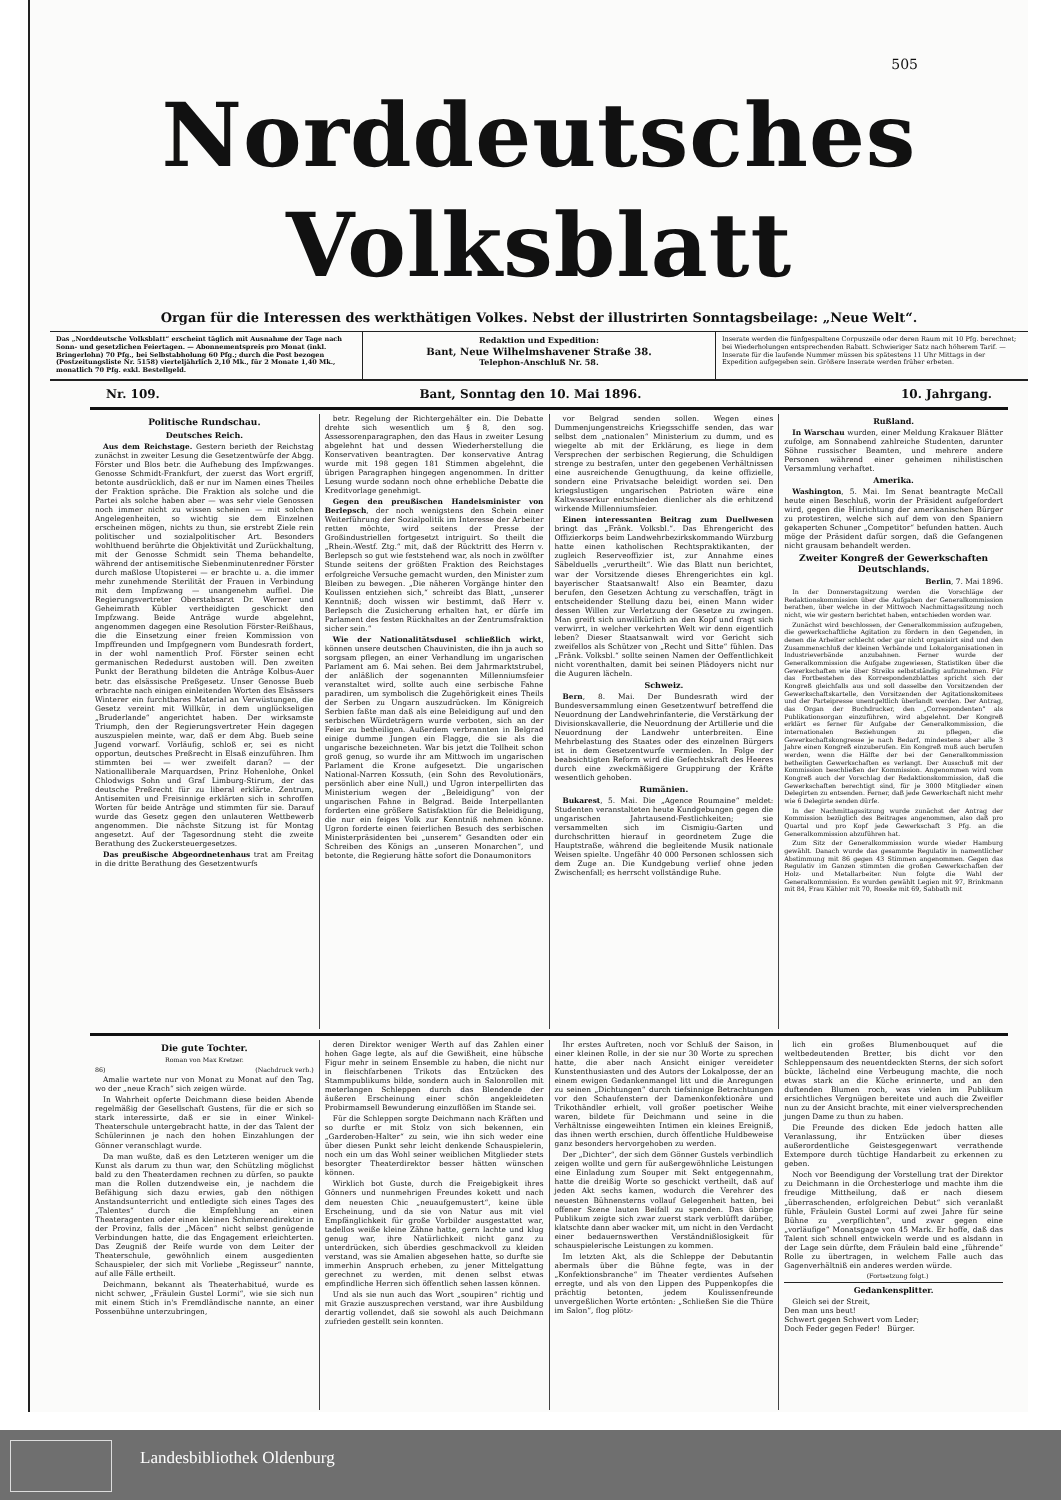505
Norddeutsches Volksblatt
Organ für die Interessen des werkthätigen Volkes. Nebst der illustrirten Sonntagsbeilage: „Neue Welt“.
Das „Norddeutsche Volksblatt“ erscheint täglich mit Ausnahme der Tage nach Sonn- und gesetzlichen Feiertagen. — Abonnementspreis pro Monat (inkl. Bringerlohn) 70 Pfg., bei Selbstabholung 60 Pfg.; durch die Post bezogen (Postzeitungsliste Nr. 5158) vierteljährlich 2,10 Mk., für 2 Monate 1,40 Mk., monatlich 70 Pfg. exkl. Bestellgeld.
Redaktion und Expedition:
Bant, Neue Wilhelmshavener Straße 38.
Telephon-Anschluß Nr. 58.
Inserate werden die fünfgespaltene Corpuszeile oder deren Raum mit 10 Pfg. berechnet; bei Wiederholungen entsprechenden Rabatt. Schwieriger Satz nach höherem Tarif. — Inserate für die laufende Nummer müssen bis spätestens 11 Uhr Mittags in der Expedition aufgegeben sein. Größere Inserate werden früher erbeten.
Nr. 109. Bant, Sonntag den 10. Mai 1896. 10. Jahrgang.
Politische Rundschau.
Deutsches Reich.
Aus dem Reichstage. Gestern berieth der Reichstag zunächst in zweiter Lesung die Gesetzentwürfe der Abgg. Förster und Blos betr. die Aufhebung des Impfzwanges. Genosse Schmidt-Frankfurt, der zuerst das Wort ergriff, betonte ausdrücklich, daß er nur im Namen eines Theiles der Fraktion spräche. Die Fraktion als solche und die Partei als solche haben aber — was sehr viele Genossen noch immer nicht zu wissen scheinen — mit solchen Angelegenheiten, so wichtig sie dem Einzelnen erscheinen mögen, nichts zu thun, sie erstrebt Ziele rein politischer und sozialpolitischer Art. Besonders wohlthuend berührte die Objektivität und Zurückhaltung, mit der Genosse Schmidt sein Thema behandelte, während der antisemitische Siebenminutenredner Förster durch maßlose Utopisterei — er brachte u. a. die immer mehr zunehmende Sterilität der Frauen in Verbindung mit dem Impfzwang — unangenehm auffiel. Die Regierungsvertreter Oberstabsarzt Dr. Werner und Geheimrath Kübler vertheidigten geschickt den Impfzwang. Beide Anträge wurde abgelehnt, angenommen dagegen eine Resolution Förster-Reißhaus, die die Einsetzung einer freien Kommission von Impffreunden und Impfgegnern vom Bundesrath fordert, in der wohl namentlich Prof. Förster seinen echt germanischen Rededurst austoben will. Den zweiten Punkt der Berathung bildeten die Anträge Kolbus-Auer betr. das elsässische Preßgesetz. Unser Genosse Bueb erbrachte nach einigen einleitenden Worten des Elsässers Winterer ein furchtbares Material an Verwüstungen, die Gesetz vereint mit Willkür, in dem unglückseligen „Bruderlande“ angerichtet haben. Der wirksamste Triumph, den der Regierungsvertreter Hein dagegen auszuspielen meinte, war, daß er dem Abg. Bueb seine Jugend vorwarf. Vorläufig, schloß er, sei es nicht opportun, deutsches Preßrecht in Elsaß einzuführen. Ihm stimmten bei — wer zweifelt daran? — der Nationalliberale Marquardsen, Prinz Hohenlohe, Onkel Chlodwigs Sohn und Graf Limburg-Stirum, der das deutsche Preßrecht für zu liberal erklärte. Zentrum, Antisemiten und Freisinnige erklärten sich in schroffen Worten für beide Anträge und stimmten für sie. Darauf wurde das Gesetz gegen den unlauteren Wettbewerb angenommen. Die nächste Sitzung ist für Montag angesetzt. Auf der Tagesordnung steht die zweite Berathung des Zuckersteuergesetzes.
Das preußische Abgeordnetenhaus trat am Freitag in die dritte Berathung des Gesetzentwurfs
betr. Regelung der Richtergehälter ein. Die Debatte drehte sich wesentlich um § 8, den sog. Assessorenparagraphen, den das Haus in zweiter Lesung abgelehnt hat und dessen Wiederherstellung die Konservativen beantragten. Der konservative Antrag wurde mit 198 gegen 181 Stimmen abgelehnt, die übrigen Paragraphen hingegen angenommen. In dritter Lesung wurde sodann noch ohne erhebliche Debatte die Kreditvorlage genehmigt.
Gegen den preußischen Handelsminister von Berlepsch, der noch wenigstens den Schein einer Weiterführung der Sozialpolitik im Interesse der Arbeiter retten möchte, wird seitens der Presse der Großindustriellen fortgesetzt intriguirt. So theilt die „Rhein.-Westf. Ztg.“ mit, daß der Rücktritt des Herrn v. Berlepsch so gut wie feststehend war, als noch in zwölfter Stunde seitens der größten Fraktion des Reichstages erfolgreiche Versuche gemacht wurden, den Minister zum Bleiben zu bewegen. „Die näheren Vorgänge hinter den Koulissen entziehen sich,“ schreibt das Blatt, „unserer Kenntniß; doch wissen wir bestimmt, daß Herr v. Berlepsch die Zusicherung erhalten hat, er dürfe im Parlament des festen Rückhaltes an der Zentrumsfraktion sicher sein.“
Wie der Nationalitätsdusel schließlich wirkt, können unsere deutschen Chauvinisten, die ihn ja auch so sorgsam pflegen, an einer Verhandlung im ungarischen Parlament am 6. Mai sehen. Bei dem Jahrmarktstrubel, der anläßlich der sogenannten Millenniumsfeier veranstaltet wird, sollte auch eine serbische Fahne paradiren, um symbolisch die Zugehörigkeit eines Theils der Serben zu Ungarn auszudrücken. Im Königreich Serbien faßte man daß als eine Beleidigung auf und den serbischen Würdeträgern wurde verboten, sich an der Feier zu betheiligen. Außerdem verbrannten in Belgrad einige dumme Jungen ein Flagge, die sie als die ungarische bezeichneten. War bis jetzt die Tollheit schon groß genug, so wurde ihr am Mittwoch im ungarischen Parlament die Krone aufgesetzt. Die ungarischen National-Narren Kossuth, (ein Sohn des Revolutionärs, persönlich aber eine Null,) und Ugron interpellirten das Ministerium wegen der „Beleidigung“ von der ungarischen Fahne in Belgrad. Beide Interpellanten forderten eine größere Satisfaktion für die Beleidigung, die nur ein feiges Volk zur Kenntniß nehmen könne. Ugron forderte einen feierlichen Besuch des serbischen Ministerpräsidenten bei „unserem“ Gesandten oder ein Schreiben des Königs an „unseren Monarchen“, und betonte, die Regierung hätte sofort die Donaumonitors
vor Belgrad senden sollen. Wegen eines Dummenjungenstreichs Kriegsschiffe senden, das war selbst dem „nationalen“ Ministerium zu dumm, und es wiegelte ab mit der Erklärung, es liege in dem Versprechen der serbischen Regierung, die Schuldigen strenge zu bestrafen, unter den gegebenen Verhältnissen eine ausreichende Genugthuung, da keine offizielle, sondern eine Privatsache beleidigt worden sei. Den kriegslustigen ungarischen Patrioten wäre eine Kaltwasserkur entschieden dienlicher als die erhitzend wirkende Millenniumsfeier.
Einen interessanten Beitrag zum Duellwesen bringt das „Fränk. Volksbl.“. Das Ehrengericht des Offizierkorps beim Landwehrbezirkskommando Würzburg hatte einen katholischen Rechtspraktikanten, der zugleich Reserveoffizier ist, zur Annahme eines Säbelduells „verurtheilt“. Wie das Blatt nun berichtet, war der Vorsitzende dieses Ehrengerichtes ein kgl. bayerischer Staatsanwalt! Also ein Beamter, dazu berufen, den Gesetzen Achtung zu verschaffen, trägt in entscheidender Stellung dazu bei, einen Mann wider dessen Willen zur Verletzung der Gesetze zu zwingen. Man greift sich unwillkürlich an den Kopf und fragt sich verwirrt, in welcher verkehrten Welt wir denn eigentlich leben? Dieser Staatsanwalt wird vor Gericht sich zweifellos als Schützer von „Recht und Sitte“ fühlen. Das „Fränk. Volksbl.“ sollte seinen Namen der Oeffentlichkeit nicht vorenthalten, damit bei seinen Plädoyers nicht nur die Auguren lächeln.
Schweiz.
Bern, 8. Mai. Der Bundesrath wird der Bundesversammlung einen Gesetzentwurf betreffend die Neuordnung der Landwehrinfanterie, die Verstärkung der Divisionskavallerie, die Neuordnung der Artillerie und die Neuordnung der Landwehr unterbreiten. Eine Mehrbelastung des Staates oder des einzelnen Bürgers ist in dem Gesetzentwurfe vermieden. In Folge der beabsichtigten Reform wird die Gefechtskraft des Heeres durch eine zweckmäßigere Gruppirung der Kräfte wesentlich gehoben.
Rumänien.
Bukarest, 5. Mai. Die „Agence Roumaine“ meldet: Studenten veranstalteten heute Kundgebungen gegen die ungarischen Jahrtausend-Festlichkeiten; sie versammelten sich im Cismigiu-Garten und durchschritten hierauf in geordnetem Zuge die Hauptstraße, während die begleitende Musik nationale Weisen spielte. Ungefähr 40 000 Personen schlossen sich dem Zuge an. Die Kundgebung verlief ohne jeden Zwischenfall; es herrscht vollständige Ruhe.
Rußland.
In Warschau wurden, einer Meldung Krakauer Blätter zufolge, am Sonnabend zahlreiche Studenten, darunter Söhne russischer Beamten, und mehrere andere Personen während einer geheimen nihilistischen Versammlung verhaftet.
Amerika.
Washington, 5. Mai. Im Senat beantragte McCall heute einen Beschluß, worin der Präsident aufgefordert wird, gegen die Hinrichtung der amerikanischen Bürger zu protestiren, welche sich auf dem von den Spaniern gekaperten Schuner „Competitor“ befunden hatten. Auch möge der Präsident dafür sorgen, daß die Gefangenen nicht grausam behandelt werden.
Zweiter Kongreß der Gewerkschaften Deutschlands.
Berlin, 7. Mai 1896.
In der Donnerstagsitzung werden die Vorschläge der Redaktionskommission über die Aufgaben der Generalkommission berathen, über welche in der Mittwoch Nachmittagssitzung noch nicht, wie wir gestern berichtet haben, entschieden worden war.
Zunächst wird beschlossen, der Generalkommission aufzugeben, die gewerkschaftliche Agitation zu fördern in den Gegenden, in denen die Arbeiter schlecht oder gar nicht organisirt sind und den Zusammenschluß der kleinen Verbände und Lokalorganisationen in Industrieverbände anzubahnen. Ferner wurde der Generalkommission die Aufgabe zugewiesen, Statistiken über die Gewerkschaften wie über Streiks selbstständig aufzunehmen. Für das Fortbestehen des Korrespondenzblattes spricht sich der Kongreß gleichfalls aus und soll dasselbe den Vorsitzenden der Gewerkschaftskartelle, den Vorsitzenden der Agitationskomitees und der Parteipresse unentgeltlich überlandt werden. Der Antrag, das Organ der Buchdrucker, den „Correspondenten“ als Publikationsorgan einzuführen, wird abgelehnt. Der Kongreß erklärt es ferner für Aufgabe der Generalkommission, die internationalen Beziehungen zu pflegen, die Gewerkschaftskongresse je nach Bedarf, mindestens aber alle 3 Jahre einen Kongreß einzuberufen. Ein Kongreß muß auch berufen werden, wenn die Hälfte der bei der Generalkommission betheiligten Gewerkschaften es verlangt. Der Ausschuß mit der Kommission beschließen der Kommission. Angenommen wird vom Kongreß auch der Vorschlag der Redaktionskommission, daß die Gewerkschaften berechtigt sind, für je 3000 Mitglieder einen Delegirten zu entsenden. Ferner, daß jede Gewerkschaft nicht mehr wie 6 Delegirte senden dürfe.
In der Nachmittagssitzung wurde zunächst der Antrag der Kommission bezüglich des Beitrages angenommen, also daß pro Quartal und pro Kopf jede Gewerkschaft 3 Pfg. an die Generalkommission abzuführen hat.
Zum Sitz der Generalkommission wurde wieder Hamburg gewählt. Danach wurde das gesammte Regulativ in namentlicher Abstimmung mit 86 gegen 43 Stimmen angenommen. Gegen das Regulativ im Ganzen stimmten die großen Gewerkschaften der Holz- und Metallarbeiter. Nun folgte die Wahl der Generalkommission. Es wurden gewählt Legien mit 97, Brinkmann mit 84, Frau Kähler mit 70, Roeske mit 69, Sabbath mit
Die gute Tochter.
Roman von Max Kretzer.
86) (Nachdruck verb.)
Amalie wartete nur von Monat zu Monat auf den Tag, wo der „neue Krach“ sich zeigen würde.
In Wahrheit opferte Deichmann diese beiden Abende regelmäßig der Gesellschaft Gustens, für die er sich so stark interessirte, daß er sie in einer Winkel-Theaterschule untergebracht hatte, in der das Talent der Schülerinnen je nach den hohen Einzahlungen der Gönner veranschlagt wurde.
Da man wußte, daß es den Letzteren weniger um die Kunst als darum zu thun war, den Schützling möglichst bald zu den Theaterdamen rechnen zu dürfen, so paukte man die Rollen dutzendweise ein, je nachdem die Befähigung sich dazu erwies, gab den nöthigen Anstandsunterricht und entledigte sich eines Tages des „Talentes“ durch die Empfehlung an einen Theateragenten oder einen kleinen Schmierendirektor in der Provinz, falls der „Mäcen“ nicht selbst genügende Verbindungen hatte, die das Engagement erleichterten. Das Zeugniß der Reife wurde von dem Leiter der Theaterschule, gewöhnlich einem ausgedienten Schauspieler, der sich mit Vorliebe „Regisseur“ nannte, auf alle Fälle ertheilt.
Deichmann, bekannt als Theaterhabitué, wurde es nicht schwer, „Fräulein Gustel Lormi“, wie sie sich nun mit einem Stich in's Fremdländische nannte, an einer Possenbühne unterzubringen,
deren Direktor weniger Werth auf das Zahlen einer hohen Gage legte, als auf die Gewißheit, eine hübsche Figur mehr in seinem Ensemble zu haben, die nicht nur in fleischfarbenen Trikots das Entzücken des Stammpublikums bilde, sondern auch in Salonrollen mit meterlangen Schleppen durch das Blendende der äußeren Erscheinung einer schön angekleideten Probirmamsell Bewunderung einzuflößen im Stande sei.
Für die Schleppen sorgte Deichmann nach Kräften und so durfte er mit Stolz von sich bekennen, ein „Garderoben-Halter“ zu sein, wie ihn sich weder eine über diesen Punkt sehr leicht denkende Schauspielerin, noch ein um das Wohl seiner weiblichen Mitglieder stets besorgter Theaterdirektor besser hätten wünschen können.
Wirklich bot Guste, durch die Freigebigkeit ihres Gönners und nunmehrigen Freundes kokett und nach dem neuesten Chic „neuaufgemustert“, keine üble Erscheinung, und da sie von Natur aus mit viel Empfänglichkeit für große Vorbilder ausgestattet war, tadellos weiße kleine Zähne hatte, gern lachte und klug genug war, ihre Natürlichkeit nicht ganz zu unterdrücken, sich überdies geschmackvoll zu kleiden verstand, was sie Amalien abgesehen hatte, so durfte sie immerhin Anspruch erheben, zu jener Mittelgattung gerechnet zu werden, mit denen selbst etwas empfindliche Herren sich öffentlich sehen lassen können.
Und als sie nun auch das Wort „soupiren“ richtig und mit Grazie auszusprechen verstand, war ihre Ausbildung derartig vollendet, daß sie sowohl als auch Deichmann zufrieden gestellt sein konnten.
Ihr erstes Auftreten, noch vor Schluß der Saison, in einer kleinen Rolle, in der sie nur 30 Worte zu sprechen hatte, die aber nach Ansicht einiger vereideter Kunstenthusiasten und des Autors der Lokalposse, der an einem ewigen Gedankenmangel litt und die Anregungen zu seinen „Dichtungen“ durch tiefsinnige Betrachtungen vor den Schaufenstern der Damenkonfektionäre und Trikothändler erhielt, voll großer poetischer Weihe waren, bildete für Deichmann und seine in die Verhältnisse eingeweihten Intimen ein kleines Ereigniß, das ihnen werth erschien, durch öffentliche Huldbeweise ganz besonders hervorgehoben zu werden.
Der „Dichter“, der sich dem Gönner Gustels verbindlich zeigen wollte und gern für außergewöhnliche Leistungen eine Einladung zum Souper mit Sekt entgegennahm, hatte die dreißig Worte so geschickt vertheilt, daß auf jeden Akt sechs kamen, wodurch die Verehrer des neuesten Bühnensterns vollauf Gelegenheit hatten, bei offener Szene lauten Beifall zu spenden. Das übrige Publikum zeigte sich zwar zuerst stark verblüfft darüber, klatschte dann aber wacker mit, um nicht in den Verdacht einer bedauernswerthen Verständnißlosigkeit für schauspielerische Leistungen zu kommen.
Im letzten Akt, als die Schleppe der Debutantin abermals über die Bühne fegte, was in der „Konfektionsbranche“ im Theater verdientes Aufsehen erregte, und als von den Lippen des Puppenkopfes die prächtig betonten, jedem Koulissenfreunde unvergeßlichen Worte ertönten: „Schließen Sie die Thüre im Salon“, flog plötz-
lich ein großes Blumenbouquet auf die weltbedeutenden Bretter, bis dicht vor den Schleppensaum des neuentdeckten Sterns, der sich sofort bückte, lächelnd eine Verbeugung machte, die noch etwas stark an die Küche erinnerte, und an den duftenden Blumen roch, was vielen im Publikum ersichtliches Vergnügen bereitete und auch die Zweifler nun zu der Ansicht brachte, mit einer vielversprechenden jungen Dame zu thun zu haben.
Die Freunde des dicken Ede jedoch hatten alle Veranlassung, ihr Entzücken über dieses außerordentliche Geistesgegenwart verrathende Extempore durch tüchtige Handarbeit zu erkennen zu geben.
Noch vor Beendigung der Vorstellung trat der Direktor zu Deichmann in die Orchesterloge und machte ihm die freudige Mittheilung, daß er nach diesem „überraschenden, erfolgreichen Debut“ sich veranlaßt fühle, Fräulein Gustel Lormi auf zwei Jahre für seine Bühne zu „verpflichten“, und zwar gegen eine „vorläufige“ Monatsgage von 45 Mark. Er hoffe, daß das Talent sich schnell entwickeln werde und es alsdann in der Lage sein dürfte, dem Fräulein bald eine „führende“ Rolle zu übertragen, in welchem Falle auch das Gagenverhältniß ein anderes werden würde.
(Fortsetzung folgt.)
Gedankensplitter.
Gleich sei der Streit,
Den man uns beut!
Schwert gegen Schwert vom Leder;
Doch Feder gegen Feder! Bürger.
Landesbibliothek Oldenburg